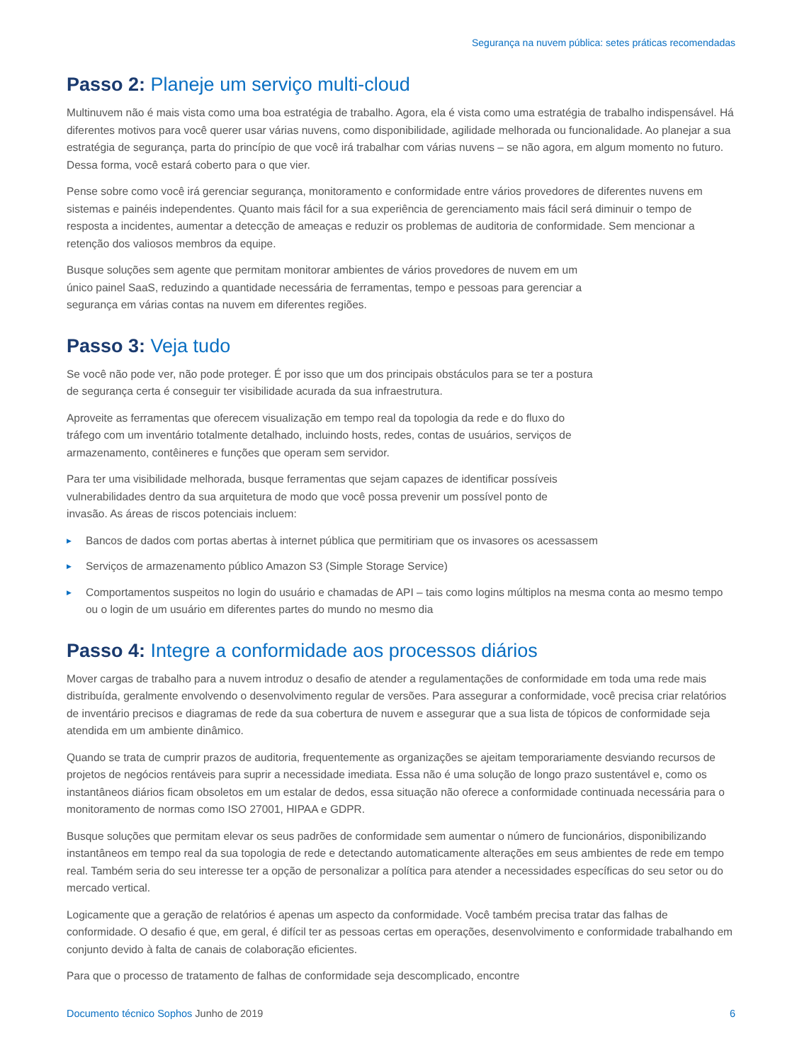Segurança na nuvem pública: setes práticas recomendadas
Passo 2: Planeje um serviço multi-cloud
Multinuvem não é mais vista como uma boa estratégia de trabalho. Agora, ela é vista como uma estratégia de trabalho indispensável. Há diferentes motivos para você querer usar várias nuvens, como disponibilidade, agilidade melhorada ou funcionalidade. Ao planejar a sua estratégia de segurança, parta do princípio de que você irá trabalhar com várias nuvens – se não agora, em algum momento no futuro. Dessa forma, você estará coberto para o que vier.
Pense sobre como você irá gerenciar segurança, monitoramento e conformidade entre vários provedores de diferentes nuvens em sistemas e painéis independentes. Quanto mais fácil for a sua experiência de gerenciamento mais fácil será diminuir o tempo de resposta a incidentes, aumentar a detecção de ameaças e reduzir os problemas de auditoria de conformidade. Sem mencionar a retenção dos valiosos membros da equipe.
Busque soluções sem agente que permitam monitorar ambientes de vários provedores de nuvem em um único painel SaaS, reduzindo a quantidade necessária de ferramentas, tempo e pessoas para gerenciar a segurança em várias contas na nuvem em diferentes regiões.
Passo 3: Veja tudo
Se você não pode ver, não pode proteger. É por isso que um dos principais obstáculos para se ter a postura de segurança certa é conseguir ter visibilidade acurada da sua infraestrutura.
Aproveite as ferramentas que oferecem visualização em tempo real da topologia da rede e do fluxo do tráfego com um inventário totalmente detalhado, incluindo hosts, redes, contas de usuários, serviços de armazenamento, contêineres e funções que operam sem servidor.
Para ter uma visibilidade melhorada, busque ferramentas que sejam capazes de identificar possíveis vulnerabilidades dentro da sua arquitetura de modo que você possa prevenir um possível ponto de invasão. As áreas de riscos potenciais incluem:
▶ Bancos de dados com portas abertas à internet pública que permitiriam que os invasores os acessassem
▶ Serviços de armazenamento público Amazon S3 (Simple Storage Service)
▶ Comportamentos suspeitos no login do usuário e chamadas de API – tais como logins múltiplos na mesma conta ao mesmo tempo ou o login de um usuário em diferentes partes do mundo no mesmo dia
Passo 4: Integre a conformidade aos processos diários
Mover cargas de trabalho para a nuvem introduz o desafio de atender a regulamentações de conformidade em toda uma rede mais distribuída, geralmente envolvendo o desenvolvimento regular de versões. Para assegurar a conformidade, você precisa criar relatórios de inventário precisos e diagramas de rede da sua cobertura de nuvem e assegurar que a sua lista de tópicos de conformidade seja atendida em um ambiente dinâmico.
Quando se trata de cumprir prazos de auditoria, frequentemente as organizações se ajeitam temporariamente desviando recursos de projetos de negócios rentáveis para suprir a necessidade imediata. Essa não é uma solução de longo prazo sustentável e, como os instantâneos diários ficam obsoletos em um estalar de dedos, essa situação não oferece a conformidade continuada necessária para o monitoramento de normas como ISO 27001, HIPAA e GDPR.
Busque soluções que permitam elevar os seus padrões de conformidade sem aumentar o número de funcionários, disponibilizando instantâneos em tempo real da sua topologia de rede e detectando automaticamente alterações em seus ambientes de rede em tempo real. Também seria do seu interesse ter a opção de personalizar a política para atender a necessidades específicas do seu setor ou do mercado vertical.
Logicamente que a geração de relatórios é apenas um aspecto da conformidade. Você também precisa tratar das falhas de conformidade. O desafio é que, em geral, é difícil ter as pessoas certas em operações, desenvolvimento e conformidade trabalhando em conjunto devido à falta de canais de colaboração eficientes.
Para que o processo de tratamento de falhas de conformidade seja descomplicado, encontre
Documento técnico Sophos Junho de 2019
6